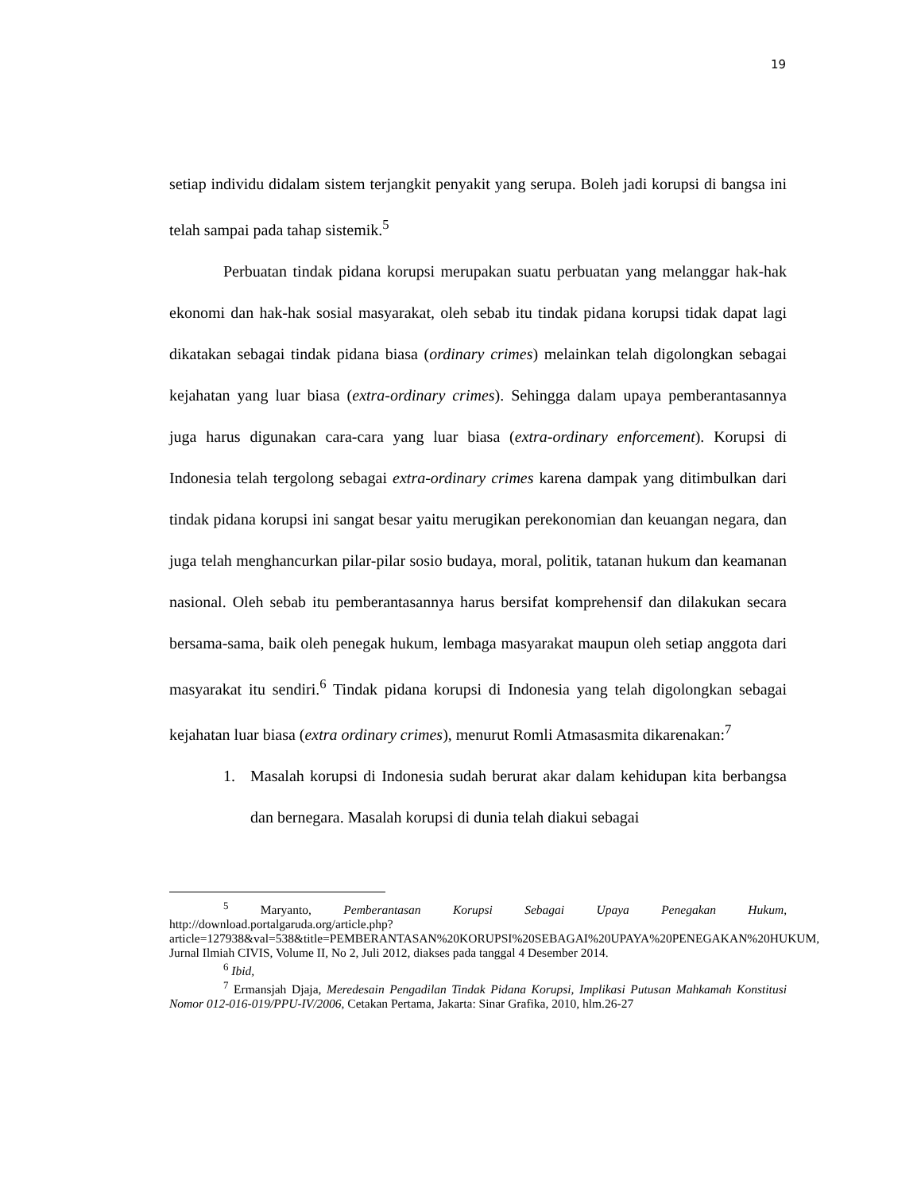19
setiap individu didalam sistem terjangkit penyakit yang serupa. Boleh jadi korupsi di bangsa ini telah sampai pada tahap sistemik.<sup>5</sup>
Perbuatan tindak pidana korupsi merupakan suatu perbuatan yang melanggar hak-hak ekonomi dan hak-hak sosial masyarakat, oleh sebab itu tindak pidana korupsi tidak dapat lagi dikatakan sebagai tindak pidana biasa (ordinary crimes) melainkan telah digolongkan sebagai kejahatan yang luar biasa (extra-ordinary crimes). Sehingga dalam upaya pemberantasannya juga harus digunakan cara-cara yang luar biasa (extra-ordinary enforcement). Korupsi di Indonesia telah tergolong sebagai extra-ordinary crimes karena dampak yang ditimbulkan dari tindak pidana korupsi ini sangat besar yaitu merugikan perekonomian dan keuangan negara, dan juga telah menghancurkan pilar-pilar sosio budaya, moral, politik, tatanan hukum dan keamanan nasional. Oleh sebab itu pemberantasannya harus bersifat komprehensif dan dilakukan secara bersama-sama, baik oleh penegak hukum, lembaga masyarakat maupun oleh setiap anggota dari masyarakat itu sendiri.<sup>6</sup> Tindak pidana korupsi di Indonesia yang telah digolongkan sebagai kejahatan luar biasa (extra ordinary crimes), menurut Romli Atmasasmita dikarenakan:<sup>7</sup>
1. Masalah korupsi di Indonesia sudah berurat akar dalam kehidupan kita berbangsa dan bernegara. Masalah korupsi di dunia telah diakui sebagai
<sup>5</sup> Maryanto, Pemberantasan Korupsi Sebagai Upaya Penegakan Hukum, http://download.portalgaruda.org/article.php?article=127938&val=538&title=PEMBERANTASAN%20KORUPSI%20SEBAGAI%20UPAYA%20PENEGAKAN%20HUKUM, Jurnal Ilmiah CIVIS, Volume II, No 2, Juli 2012, diakses pada tanggal 4 Desember 2014.
<sup>6</sup> Ibid,
<sup>7</sup> Ermansjah Djaja, Meredesain Pengadilan Tindak Pidana Korupsi, Implikasi Putusan Mahkamah Konstitusi Nomor 012-016-019/PPU-IV/2006, Cetakan Pertama, Jakarta: Sinar Grafika, 2010, hlm.26-27